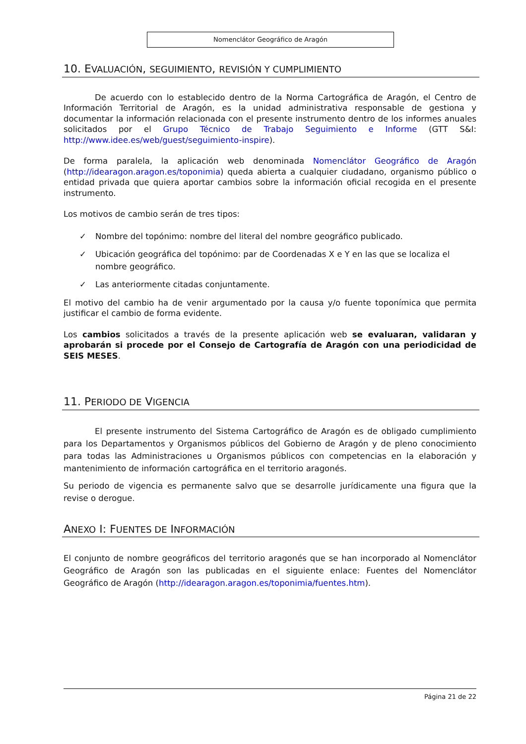Nomenclátor Geográfico de Aragón
10. EVALUACIÓN, SEGUIMIENTO, REVISIÓN Y CUMPLIMIENTO
De acuerdo con lo establecido dentro de la Norma Cartográfica de Aragón, el Centro de Información Territorial de Aragón, es la unidad administrativa responsable de gestiona y documentar la información relacionada con el presente instrumento dentro de los informes anuales solicitados por el Grupo Técnico de Trabajo Seguimiento e Informe (GTT S&I: http://www.idee.es/web/guest/seguimiento-inspire).
De forma paralela, la aplicación web denominada Nomenclátor Geográfico de Aragón (http://idearagon.aragon.es/toponimia) queda abierta a cualquier ciudadano, organismo público o entidad privada que quiera aportar cambios sobre la información oficial recogida en el presente instrumento.
Los motivos de cambio serán de tres tipos:
✓ Nombre del topónimo: nombre del literal del nombre geográfico publicado.
✓ Ubicación geográfica del topónimo: par de Coordenadas X e Y en las que se localiza el nombre geográfico.
✓ Las anteriormente citadas conjuntamente.
El motivo del cambio ha de venir argumentado por la causa y/o fuente toponímica que permita justificar el cambio de forma evidente.
Los cambios solicitados a través de la presente aplicación web se evaluaran, validaran y aprobarán si procede por el Consejo de Cartografía de Aragón con una periodicidad de SEIS MESES.
11. PERIODO DE VIGENCIA
El presente instrumento del Sistema Cartográfico de Aragón es de obligado cumplimiento para los Departamentos y Organismos públicos del Gobierno de Aragón y de pleno conocimiento para todas las Administraciones u Organismos públicos con competencias en la elaboración y mantenimiento de información cartográfica en el territorio aragonés.
Su periodo de vigencia es permanente salvo que se desarrolle jurídicamente una figura que la revise o derogue.
ANEXO I: FUENTES DE INFORMACIÓN
El conjunto de nombre geográficos del territorio aragonés que se han incorporado al Nomenclátor Geográfico de Aragón son las publicadas en el siguiente enlace: Fuentes del Nomenclátor Geográfico de Aragón (http://idearagon.aragon.es/toponimia/fuentes.htm).
Página 21 de 22